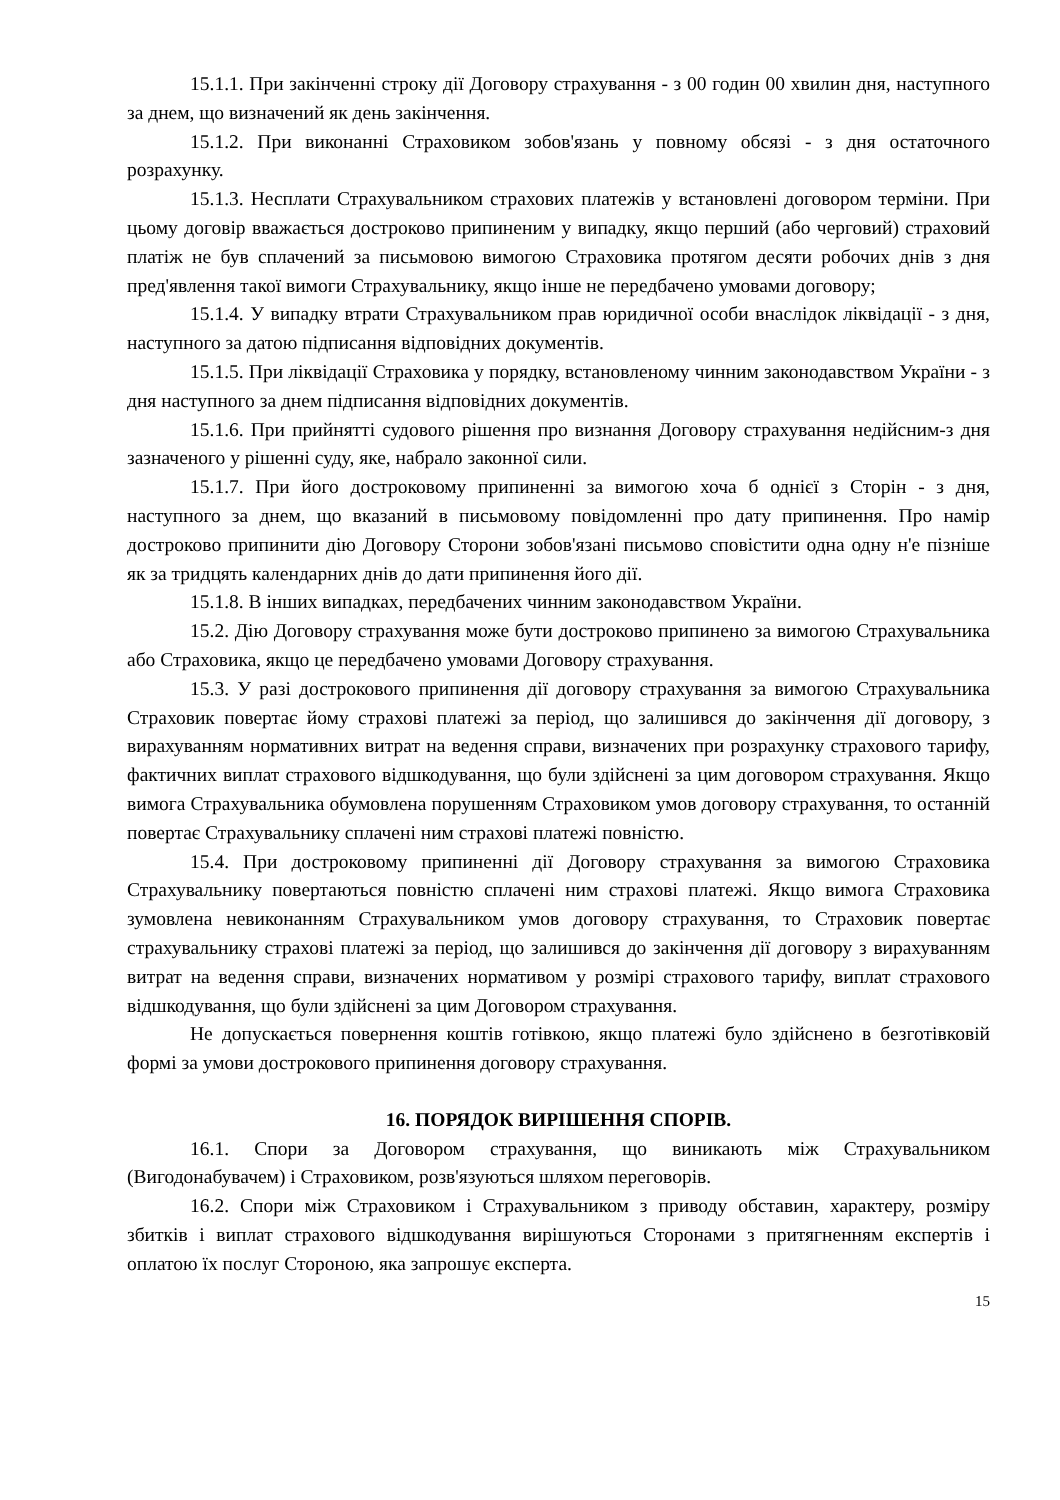15.1.1. При закінченні строку дії Договору страхування - з 00 годин 00 хвилин дня, наступного за днем, що визначений як день закінчення.
15.1.2. При виконанні Страховиком зобов'язань у повному обсязі - з дня остаточного розрахунку.
15.1.3. Несплати Страхувальником страхових платежів у встановлені договором терміни. При цьому договір вважається достроково припиненим у випадку, якщо перший (або черговий) страховий платіж не був сплачений за письмовою вимогою Страховика протягом десяти робочих днів з дня пред'явлення такої вимоги Страхувальнику, якщо інше не передбачено умовами договору;
15.1.4. У випадку втрати Страхувальником прав юридичної особи внаслідок ліквідації - з дня, наступного за датою підписання відповідних документів.
15.1.5. При ліквідації Страховика у порядку, встановленому чинним законодавством України - з дня наступного за днем підписання відповідних документів.
15.1.6. При прийнятті судового рішення про визнання Договору страхування недійсним-з дня зазначеного у рішенні суду, яке, набрало законної сили.
15.1.7. При його достроковому припиненні за вимогою хоча б однієї з Сторін - з дня, наступного за днем, що вказаний в письмовому повідомленні про дату припинення. Про намір достроково припинити дію Договору Сторони зобов'язані письмово сповістити одна одну н'е пізніше як за тридцять календарних днів до дати припинення його дії.
15.1.8. В інших випадках, передбачених чинним законодавством України.
15.2. Дію Договору страхування може бути достроково припинено за вимогою Страхувальника або Страховика, якщо це передбачено умовами Договору страхування.
15.3. У разі дострокового припинення дії договору страхування за вимогою Страхувальника Страховик повертає йому страхові платежі за період, що залишився до закінчення дії договору, з вирахуванням нормативних витрат на ведення справи, визначених при розрахунку страхового тарифу, фактичних виплат страхового відшкодування, що були здійснені за цим договором страхування. Якщо вимога Страхувальника обумовлена порушенням Страховиком умов договору страхування, то останній повертає Страхувальнику сплачені ним страхові платежі повністю.
15.4. При достроковому припиненні дії Договору страхування за вимогою Страховика Страхувальнику повертаються повністю сплачені ним страхові платежі. Якщо вимога Страховика зумовлена невиконанням Страхувальником умов договору страхування, то Страховик повертає страхувальнику страхові платежі за період, що залишився до закінчення дії договору з вирахуванням витрат на ведення справи, визначених нормативом у розмірі страхового тарифу, виплат страхового відшкодування, що були здійснені за цим Договором страхування.
Не допускається повернення коштів готівкою, якщо платежі було здійснено в безготівковій формі за умови дострокового припинення договору страхування.
16. ПОРЯДОК ВИРІШЕННЯ СПОРІВ.
16.1. Спори за Договором страхування, що виникають між Страхувальником (Вигодонабувачем) і Страховиком, розв'язуються шляхом переговорів.
16.2. Спори між Страховиком і Страхувальником з приводу обставин, характеру, розміру збитків і виплат страхового відшкодування вирішуються Сторонами з притягненням експертів і оплатою їх послуг Стороною, яка запрошує експерта.
15